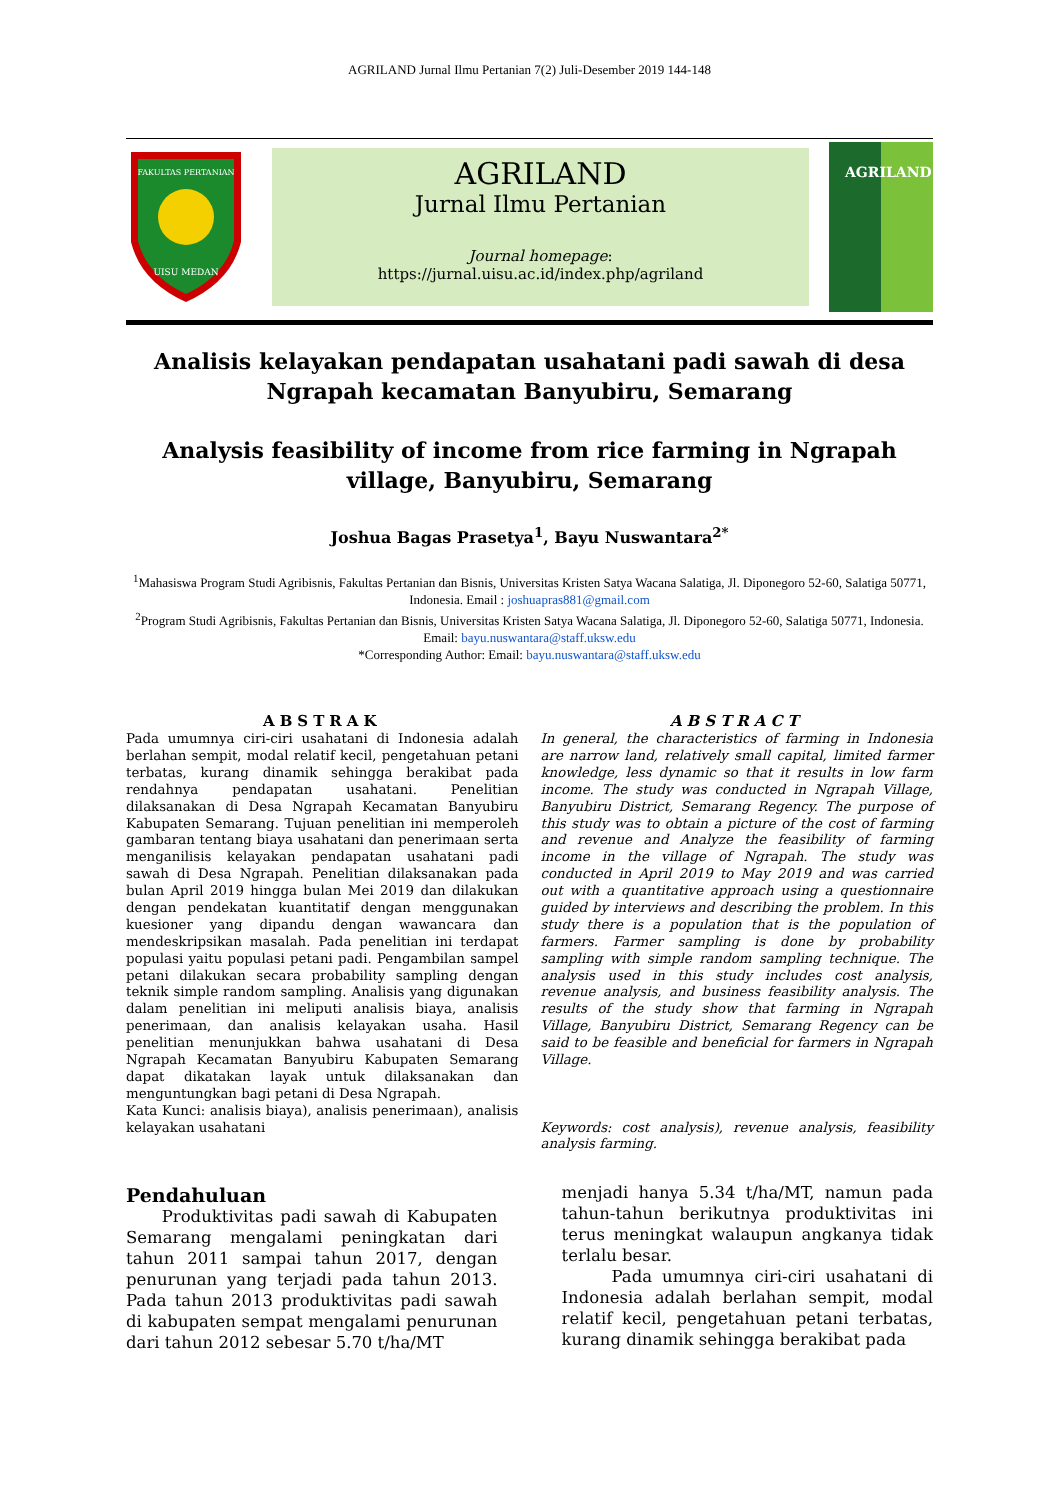AGRILAND Jurnal Ilmu Pertanian 7(2) Juli-Desember 2019 144-148
FAKULTAS PERTANIAN
UISU MEDAN
AGRILAND
Jurnal Ilmu Pertanian
Journal homepage:
https://jurnal.uisu.ac.id/index.php/agriland
AGRILAND
Analisis kelayakan pendapatan usahatani padi sawah di desa Ngrapah kecamatan Banyubiru, Semarang
Analysis feasibility of income from rice farming in Ngrapah village, Banyubiru, Semarang
Joshua Bagas Prasetya<sup>1</sup>, Bayu Nuswantara<sup>2*</sup>
<sup>1</sup> Mahasiswa Program Studi Agribisnis, Fakultas Pertanian dan Bisnis, Universitas Kristen Satya Wacana Salatiga, Jl. Diponegoro 52-60, Salatiga 50771, Indonesia. Email : joshuapras881@gmail.com
<sup>2</sup> Program Studi Agribisnis, Fakultas Pertanian dan Bisnis, Universitas Kristen Satya Wacana Salatiga, Jl. Diponegoro 52-60, Salatiga 50771, Indonesia. Email: bayu.nuswantara@staff.uksw.edu
*Corresponding Author: Email: bayu.nuswantara@staff.uksw.edu
ABSTRAK
Pada umumnya ciri-ciri usahatani di Indonesia adalah berlahan sempit, modal relatif kecil, pengetahuan petani terbatas, kurang dinamik sehingga berakibat pada rendahnya pendapatan usahatani. Penelitian dilaksanakan di Desa Ngrapah Kecamatan Banyubiru Kabupaten Semarang. Tujuan penelitian ini memperoleh gambaran tentang biaya usahatani dan penerimaan serta menganilisis kelayakan pendapatan usahatani padi sawah di Desa Ngrapah. Penelitian dilaksanakan pada bulan April 2019 hingga bulan Mei 2019 dan dilakukan dengan pendekatan kuantitatif dengan menggunakan kuesioner yang dipandu dengan wawancara dan mendeskripsikan masalah. Pada penelitian ini terdapat populasi yaitu populasi petani padi. Pengambilan sampel petani dilakukan secara probability sampling dengan teknik simple random sampling. Analisis yang digunakan dalam penelitian ini meliputi analisis biaya, analisis penerimaan, dan analisis kelayakan usaha. Hasil penelitian menunjukkan bahwa usahatani di Desa Ngrapah Kecamatan Banyubiru Kabupaten Semarang dapat dikatakan layak untuk dilaksanakan dan menguntungkan bagi petani di Desa Ngrapah.
Kata Kunci: analisis biaya), analisis penerimaan), analisis kelayakan usahatani
ABSTRACT
In general, the characteristics of farming in Indonesia are narrow land, relatively small capital, limited farmer knowledge, less dynamic so that it results in low farm income. The study was conducted in Ngrapah Village, Banyubiru District, Semarang Regency. The purpose of this study was to obtain a picture of the cost of farming and revenue and Analyze the feasibility of farming income in the village of Ngrapah. The study was conducted in April 2019 to May 2019 and was carried out with a quantitative approach using a questionnaire guided by interviews and describing the problem. In this study there is a population that is the population of farmers. Farmer sampling is done by probability sampling with simple random sampling technique. The analysis used in this study includes cost analysis, revenue analysis, and business feasibility analysis. The results of the study show that farming in Ngrapah Village, Banyubiru District, Semarang Regency can be said to be feasible and beneficial for farmers in Ngrapah Village.
Keywords: cost analysis), revenue analysis, feasibility analysis farming.
Pendahuluan
Produktivitas padi sawah di Kabupaten Semarang mengalami peningkatan dari tahun 2011 sampai tahun 2017, dengan penurunan yang terjadi pada tahun 2013. Pada tahun 2013 produktivitas padi sawah di kabupaten sempat mengalami penurunan dari tahun 2012 sebesar 5.70 t/ha/MT
menjadi hanya 5.34 t/ha/MT, namun pada tahun-tahun berikutnya produktivitas ini terus meningkat walaupun angkanya tidak terlalu besar.
Pada umumnya ciri-ciri usahatani di Indonesia adalah berlahan sempit, modal relatif kecil, pengetahuan petani terbatas, kurang dinamik sehingga berakibat pada